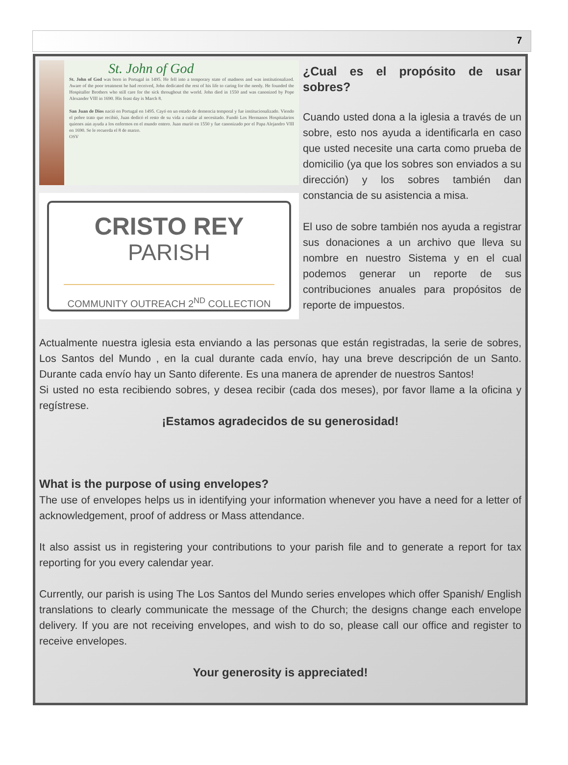7
St. John of God
St. John of God was born in Portugal in 1495. He fell into a temporary state of madness and was institutionalized. Aware of the poor treatment he had received, John dedicated the rest of his life to caring for the needy. He founded the Hospitaller Brothers who still care for the sick throughout the world. John died in 1550 and was canonized by Pope Alexander VIII in 1690. His feast day is March 8.
San Juan de Dios nació en Portugal en 1495. Cayó en un estado de demencia temporal y fue institucionalizado. Viendo el pobre trato que recibió, Juan dedicó el resto de su vida a cuidar al necesitado. Fundó Los Hermanos Hospitalarios quienes aún ayuda a los enfermos en el mundo entero. Juan murió en 1550 y fue canonizado por el Papa Alejandro VIII en 1690. Se le recuerda el 8 de marzo.
OSV
CRISTO REY
PARISH
COMMUNITY OUTREACH 2<sup>ND</sup> COLLECTION
¿Cual es el propósito de usar sobres?
Cuando usted dona a la iglesia a través de un sobre, esto nos ayuda a identificarla en caso que usted necesite una carta como prueba de domicilio (ya que los sobres son enviados a su dirección) y los sobres también dan constancia de su asistencia a misa.
El uso de sobre también nos ayuda a registrar sus donaciones a un archivo que lleva su nombre en nuestro Sistema y en el cual podemos generar un reporte de sus contribuciones anuales para propósitos de reporte de impuestos.
Actualmente nuestra iglesia esta enviando a las personas que están registradas, la serie de sobres, Los Santos del Mundo , en la cual durante cada envío, hay una breve descripción de un Santo. Durante cada envío hay un Santo diferente. Es una manera de aprender de nuestros Santos!
Si usted no esta recibiendo sobres, y desea recibir (cada dos meses), por favor llame a la oficina y regístrese.
¡Estamos agradecidos de su generosidad!
What is the purpose of using envelopes?
The use of envelopes helps us in identifying your information whenever you have a need for a letter of acknowledgement, proof of address or Mass attendance.
It also assist us in registering your contributions to your parish file and to generate a report for tax reporting for you every calendar year.
Currently, our parish is using The Los Santos del Mundo series envelopes which offer Spanish/ English translations to clearly communicate the message of the Church; the designs change each envelope delivery. If you are not receiving envelopes, and wish to do so, please call our office and register to receive envelopes.
Your generosity is appreciated!